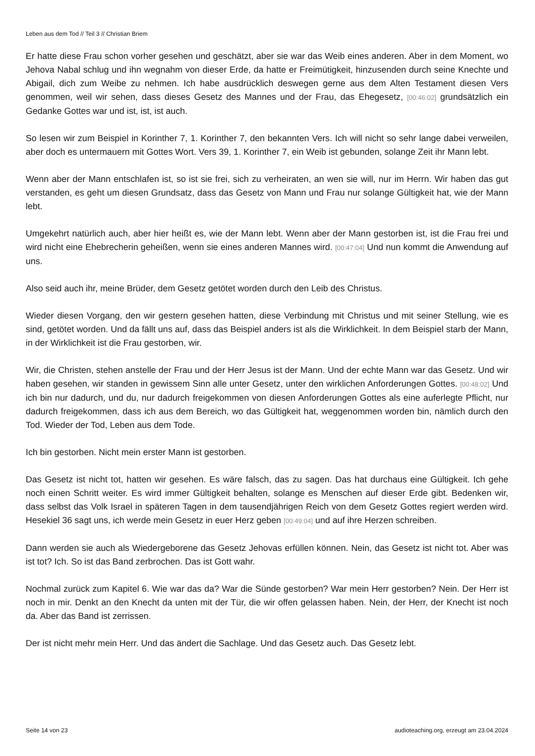Leben aus dem Tod // Teil 3 // Christian Briem
Er hatte diese Frau schon vorher gesehen und geschätzt, aber sie war das Weib eines anderen. Aber in dem Moment, wo Jehova Nabal schlug und ihn wegnahm von dieser Erde, da hatte er Freimütigkeit, hinzusenden durch seine Knechte und Abigail, dich zum Weibe zu nehmen. Ich habe ausdrücklich deswegen gerne aus dem Alten Testament diesen Vers genommen, weil wir sehen, dass dieses Gesetz des Mannes und der Frau, das Ehegesetz, [00:46:02] grundsätzlich ein Gedanke Gottes war und ist, ist, ist auch.
So lesen wir zum Beispiel in Korinther 7, 1. Korinther 7, den bekannten Vers. Ich will nicht so sehr lange dabei verweilen, aber doch es untermauern mit Gottes Wort. Vers 39, 1. Korinther 7, ein Weib ist gebunden, solange Zeit ihr Mann lebt.
Wenn aber der Mann entschlafen ist, so ist sie frei, sich zu verheiraten, an wen sie will, nur im Herrn. Wir haben das gut verstanden, es geht um diesen Grundsatz, dass das Gesetz von Mann und Frau nur solange Gültigkeit hat, wie der Mann lebt.
Umgekehrt natürlich auch, aber hier heißt es, wie der Mann lebt. Wenn aber der Mann gestorben ist, ist die Frau frei und wird nicht eine Ehebrecherin geheißen, wenn sie eines anderen Mannes wird. [00:47:04] Und nun kommt die Anwendung auf uns.
Also seid auch ihr, meine Brüder, dem Gesetz getötet worden durch den Leib des Christus.
Wieder diesen Vorgang, den wir gestern gesehen hatten, diese Verbindung mit Christus und mit seiner Stellung, wie es sind, getötet worden. Und da fällt uns auf, dass das Beispiel anders ist als die Wirklichkeit. In dem Beispiel starb der Mann, in der Wirklichkeit ist die Frau gestorben, wir.
Wir, die Christen, stehen anstelle der Frau und der Herr Jesus ist der Mann. Und der echte Mann war das Gesetz. Und wir haben gesehen, wir standen in gewissem Sinn alle unter Gesetz, unter den wirklichen Anforderungen Gottes. [00:48:02] Und ich bin nur dadurch, und du, nur dadurch freigekommen von diesen Anforderungen Gottes als eine auferlegte Pflicht, nur dadurch freigekommen, dass ich aus dem Bereich, wo das Gültigkeit hat, weggenommen worden bin, nämlich durch den Tod. Wieder der Tod, Leben aus dem Tode.
Ich bin gestorben. Nicht mein erster Mann ist gestorben.
Das Gesetz ist nicht tot, hatten wir gesehen. Es wäre falsch, das zu sagen. Das hat durchaus eine Gültigkeit. Ich gehe noch einen Schritt weiter. Es wird immer Gültigkeit behalten, solange es Menschen auf dieser Erde gibt. Bedenken wir, dass selbst das Volk Israel in späteren Tagen in dem tausendjährigen Reich von dem Gesetz Gottes regiert werden wird. Hesekiel 36 sagt uns, ich werde mein Gesetz in euer Herz geben [00:49:04] und auf ihre Herzen schreiben.
Dann werden sie auch als Wiedergeborene das Gesetz Jehovas erfüllen können. Nein, das Gesetz ist nicht tot. Aber was ist tot? Ich. So ist das Band zerbrochen. Das ist Gott wahr.
Nochmal zurück zum Kapitel 6. Wie war das da? War die Sünde gestorben? War mein Herr gestorben? Nein. Der Herr ist noch in mir. Denkt an den Knecht da unten mit der Tür, die wir offen gelassen haben. Nein, der Herr, der Knecht ist noch da. Aber das Band ist zerrissen.
Der ist nicht mehr mein Herr. Und das ändert die Sachlage. Und das Gesetz auch. Das Gesetz lebt.
Seite 14 von 23 audioteaching.org, erzeugt am 23.04.2024